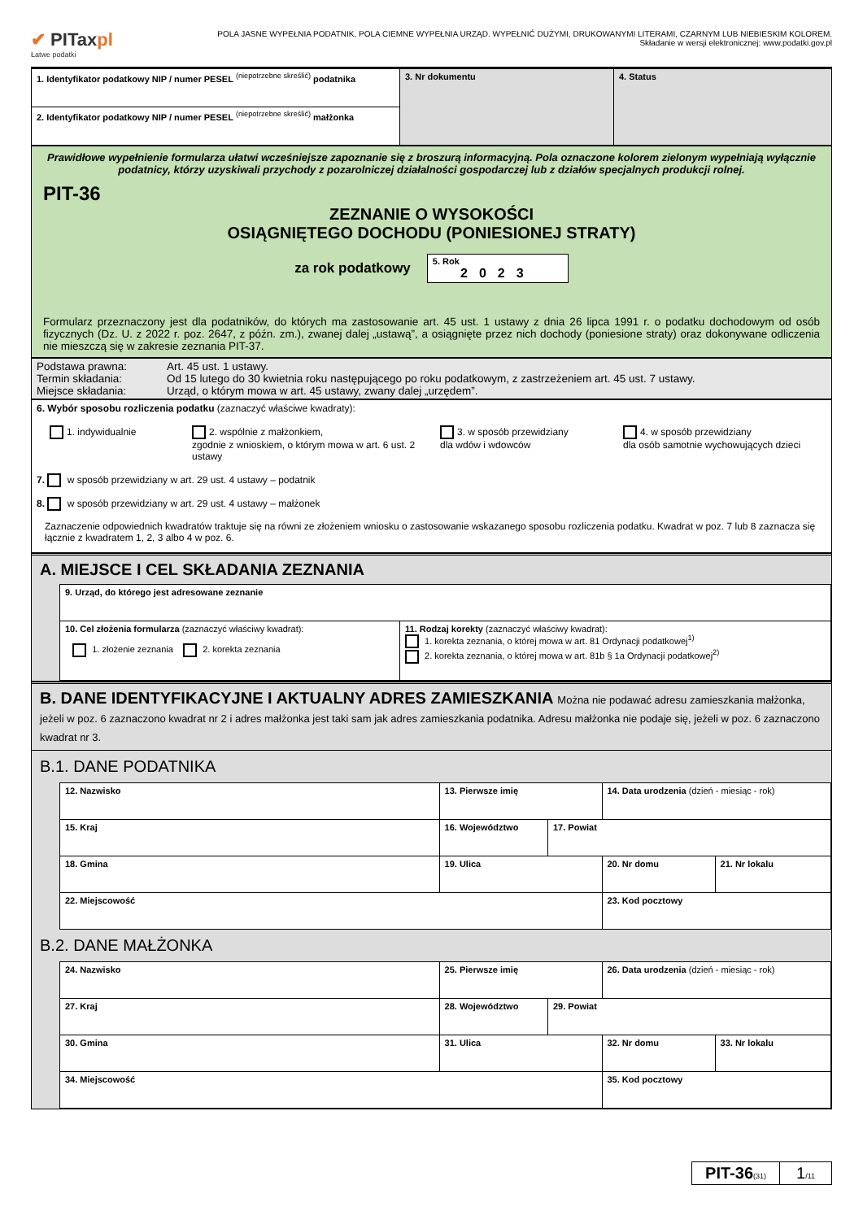✔ PITaxpl
Łatwe podatki
POLA JASNE WYPEŁNIA PODATNIK, POLA CIEMNE WYPEŁNIA URZĄD. WYPEŁNIĆ DUŻYMI, DRUKOWANYMI LITERAMI, CZARNYM LUB NIEBIESKIM KOLOREM.
Składanie w wersji elektronicznej: www.podatki.gov.pl
| 1. Identyfikator podatkowy NIP / numer PESEL <sup>(niepotrzebne skreślić)</sup> podatnika | 3. Nr dokumentu | 4. Status |
| 2. Identyfikator podatkowy NIP / numer PESEL <sup>(niepotrzebne skreślić)</sup> małżonka | | |
Prawidłowe wypełnienie formularza ułatwi wcześniejsze zapoznanie się z broszurą informacyjną. Pola oznaczone kolorem zielonym wypełniają wyłącznie podatnicy, którzy uzyskiwali przychody z pozarolniczej działalności gospodarczej lub z działów specjalnych produkcji rolnej.
PIT-36
ZEZNANIE O WYSOKOŚCI
OSIĄGNIĘTEGO DOCHODU (PONIESIONEJ STRATY)
za rok podatkowy
5. Rok
2023
Formularz przeznaczony jest dla podatników, do których ma zastosowanie art. 45 ust. 1 ustawy z dnia 26 lipca 1991 r. o podatku dochodowym od osób fizycznych (Dz. U. z 2022 r. poz. 2647, z późn. zm.), zwanej dalej „ustawą”, a osiągnięte przez nich dochody (poniesione straty) oraz dokonywane odliczenia nie mieszczą się w zakresie zeznania PIT-37.
Podstawa prawna: Art. 45 ust. 1 ustawy.
Termin składania: Od 15 lutego do 30 kwietnia roku następującego po roku podatkowym, z zastrzeżeniem art. 45 ust. 7 ustawy.
Miejsce składania: Urząd, o którym mowa w art. 45 ustawy, zwany dalej „urzędem”.
6. Wybór sposobu rozliczenia podatku (zaznaczyć właściwe kwadraty):
1. indywidualnie 2. wspólnie z małżonkiem,
zgodnie z wnioskiem, o którym mowa w art. 6 ust. 2 ustawy
3. w sposób przewidziany
dla wdów i wdowców
4. w sposób przewidziany
dla osób samotnie wychowujących dzieci
7. w sposób przewidziany w art. 29 ust. 4 ustawy – podatnik
8. w sposób przewidziany w art. 29 ust. 4 ustawy – małżonek
Zaznaczenie odpowiednich kwadratów traktuje się na równi ze złożeniem wniosku o zastosowanie wskazanego sposobu rozliczenia podatku. Kwadrat w poz. 7 lub 8 zaznacza się łącznie z kwadratem 1, 2, 3 albo 4 w poz. 6.
A. MIEJSCE I CEL SKŁADANIA ZEZNANIA
| 9. Urząd, do którego jest adresowane zeznanie | |
| 10. Cel złożenia formularza (zaznaczyć właściwy kwadrat): 1. złożenie zeznania 2. korekta zeznania | 11. Rodzaj korekty (zaznaczyć właściwy kwadrat): 1. korekta zeznania, o której mowa w art. 81 Ordynacji podatkowej<sup>1)</sup> 2. korekta zeznania, o której mowa w art. 81b § 1a Ordynacji podatkowej<sup>2)</sup> |
B. DANE IDENTYFIKACYJNE I AKTUALNY ADRES ZAMIESZKANIA Można nie podawać adresu zamieszkania małżonka, jeżeli w poz. 6 zaznaczono kwadrat nr 2 i adres małżonka jest taki sam jak adres zamieszkania podatnika. Adresu małżonka nie podaje się, jeżeli w poz. 6 zaznaczono kwadrat nr 3.
B.1. DANE PODATNIKA
| 12. Nazwisko | | | 13. Pierwsze imię | | 14. Data urodzenia (dzień - miesiąc - rok) | |
| 15. Kraj | 16. Województwo | | | 17. Powiat | | |
| 18. Gmina | | 19. Ulica | | | 20. Nr domu | 21. Nr lokalu |
| 22. Miejscowość | | | | | 23. Kod pocztowy | |
B.2. DANE MAŁŻONKA
| 24. Nazwisko | | | 25. Pierwsze imię | | 26. Data urodzenia (dzień - miesiąc - rok) | |
| 27. Kraj | 28. Województwo | | | 29. Powiat | | |
| 30. Gmina | | 31. Ulica | | | 32. Nr domu | 33. Nr lokalu |
| 34. Miejscowość | | | | | 35. Kod pocztowy | |
PIT-36(31)
1/11